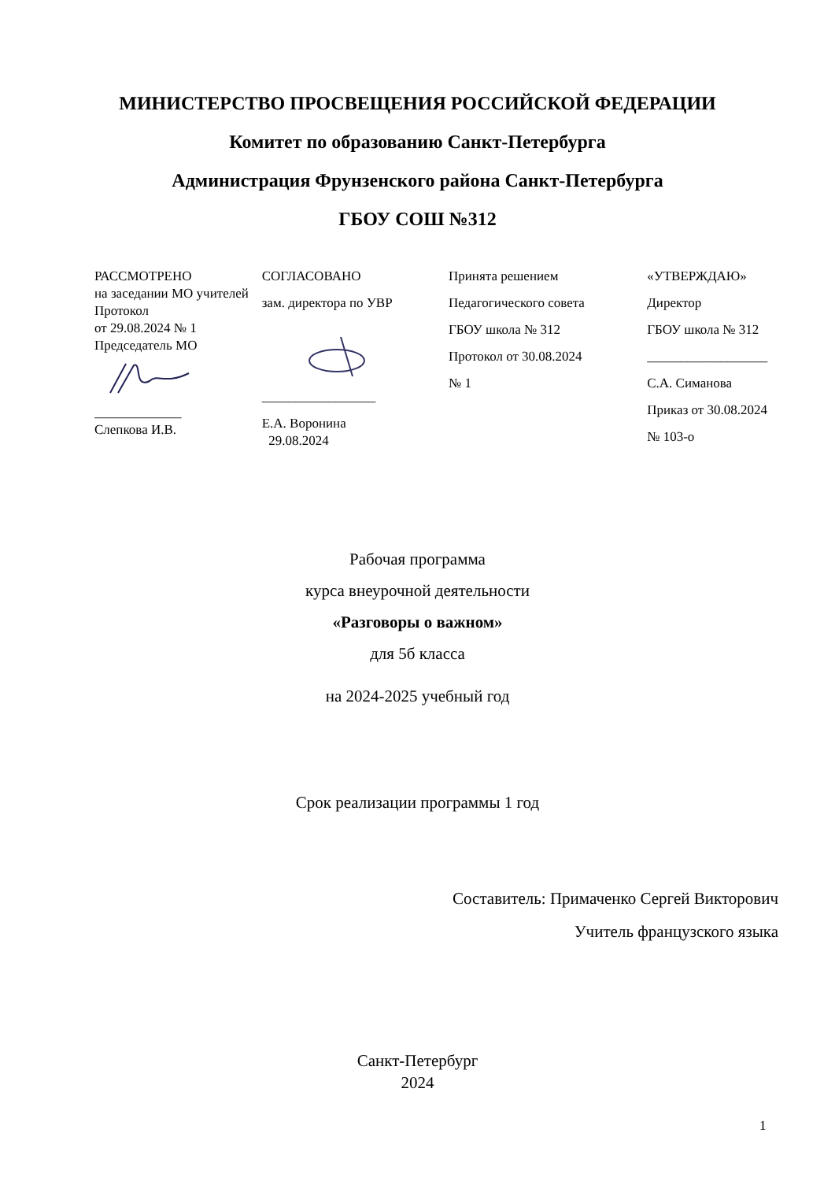МИНИСТЕРСТВО ПРОСВЕЩЕНИЯ РОССИЙСКОЙ ФЕДЕРАЦИИ
Комитет по образованию Санкт-Петербурга
Администрация Фрунзенского района Санкт-Петербурга
ГБОУ СОШ №312
РАССМОТРЕНО
на заседании МО учителей
Протокол
от 29.08.2024 № 1
Председатель МО
_____________
Слепкова И.В.
СОГЛАСОВАНО
зам. директора по УВР
_________________
Е.А. Воронина
29.08.2024
Принята решением
Педагогического совета
ГБОУ школа № 312
Протокол от 30.08.2024
№ 1
«УТВЕРЖДАЮ»
Директор
ГБОУ школа № 312
__________________
С.А. Симанова
Приказ от 30.08.2024
№ 103-о
Рабочая программа
курса внеурочной деятельности
«Разговоры о важном»
для 5б класса
на 2024-2025 учебный год
Срок реализации программы 1 год
Составитель: Примаченко Сергей Викторович
Учитель французского языка
Санкт-Петербург
2024
1